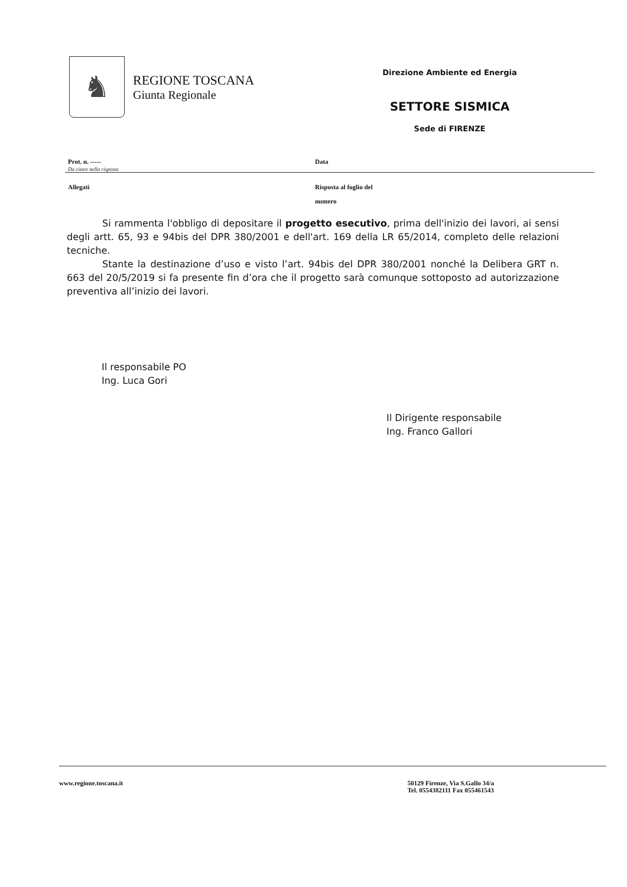♞
REGIONE TOSCANA
Giunta Regionale
Direzione Ambiente ed Energia
SETTORE SISMICA
Sede di FIRENZE
Prot. n. -----
Da citare nella risposta
Data
Allegati Risposta al foglio del
numero
Si rammenta l'obbligo di depositare il progetto esecutivo, prima dell'inizio dei lavori, ai sensi degli artt. 65, 93 e 94bis del DPR 380/2001 e dell'art. 169 della LR 65/2014, completo delle relazioni tecniche.
Stante la destinazione d’uso e visto l’art. 94bis del DPR 380/2001 nonché la Delibera GRT n. 663 del 20/5/2019 si fa presente fin d’ora che il progetto sarà comunque sottoposto ad autorizzazione preventiva all’inizio dei lavori.
Il responsabile PO
Ing. Luca Gori
Il Dirigente responsabile
Ing. Franco Gallori
www.regione.toscana.it 50129 Firenze, Via S.Gallo 34/a
Tel. 0554382111 Fax 055461543